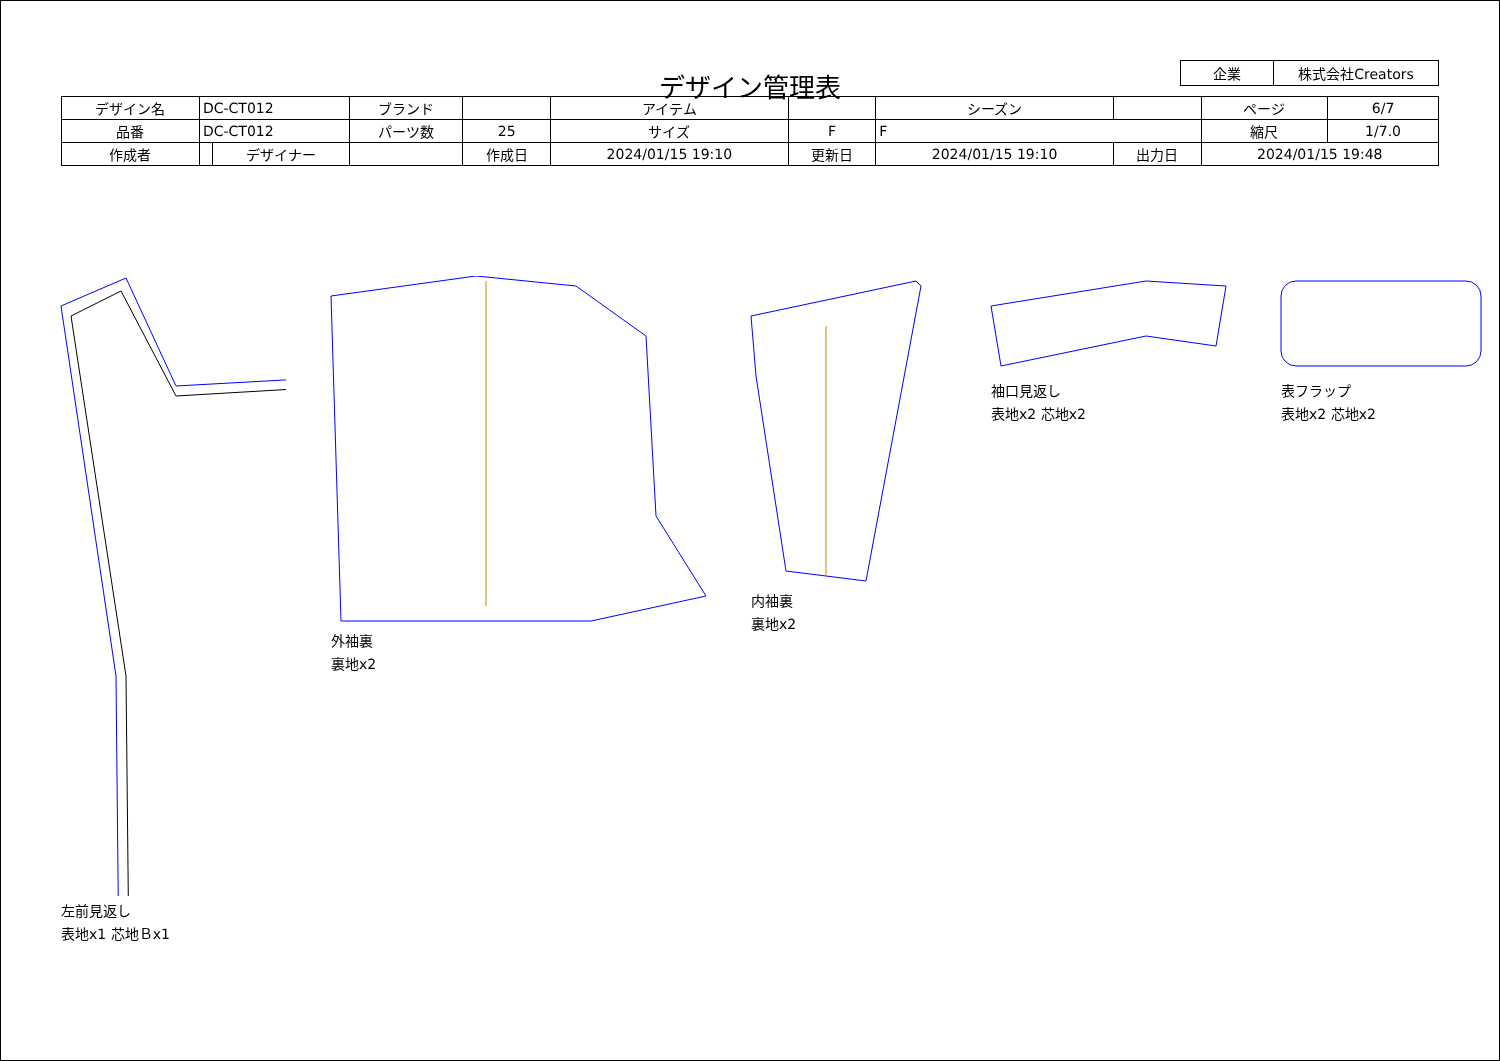| 企業 | 株式会社Creators |
デザイン管理表
| デザイン名 | DC-CT012 | | ブランド | | | アイテム | | | シーズン | | | ページ | 6/7 |
| 品番 | DC-CT012 | | パーツ数 | 25 | | サイズ | F | F | | | | 縮尺 | 1/7.0 |
| 作成者 | | デザイナー | | 作成日 | 2024/01/15 19:10 | | 更新日 | 2024/01/15 19:10 | | 出力日 | 2024/01/15 19:48 | | |
左前見返し
表地x1 芯地Ｂx1
外袖裏
裏地x2
内袖裏
裏地x2
袖口見返し
表地x2 芯地x2
表フラップ
表地x2 芯地x2